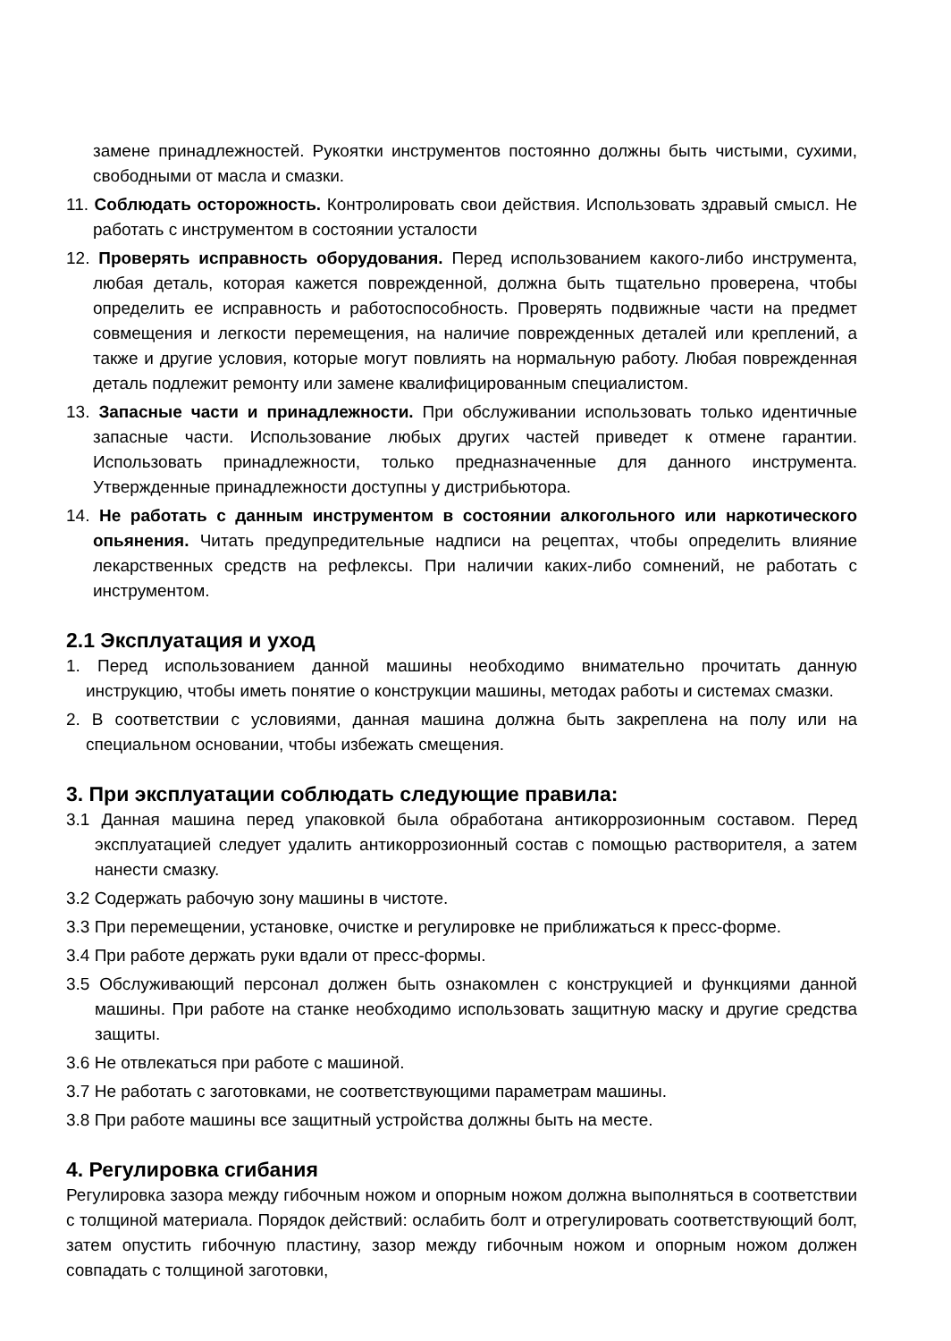замене принадлежностей. Рукоятки инструментов постоянно должны быть чистыми, сухими, свободными от масла и смазки.
11. Соблюдать осторожность. Контролировать свои действия. Использовать здравый смысл. Не работать с инструментом в состоянии усталости
12. Проверять исправность оборудования. Перед использованием какого-либо инструмента, любая деталь, которая кажется поврежденной, должна быть тщательно проверена, чтобы определить ее исправность и работоспособность. Проверять подвижные части на предмет совмещения и легкости перемещения, на наличие поврежденных деталей или креплений, а также и другие условия, которые могут повлиять на нормальную работу. Любая поврежденная деталь подлежит ремонту или замене квалифицированным специалистом.
13. Запасные части и принадлежности. При обслуживании использовать только идентичные запасные части. Использование любых других частей приведет к отмене гарантии. Использовать принадлежности, только предназначенные для данного инструмента. Утвержденные принадлежности доступны у дистрибьютора.
14. Не работать с данным инструментом в состоянии алкогольного или наркотического опьянения. Читать предупредительные надписи на рецептах, чтобы определить влияние лекарственных средств на рефлексы. При наличии каких-либо сомнений, не работать с инструментом.
2.1 Эксплуатация и уход
1. Перед использованием данной машины необходимо внимательно прочитать данную инструкцию, чтобы иметь понятие о конструкции машины, методах работы и системах смазки.
2. В соответствии с условиями, данная машина должна быть закреплена на полу или на специальном основании, чтобы избежать смещения.
3. При эксплуатации соблюдать следующие правила:
3.1 Данная машина перед упаковкой была обработана антикоррозионным составом. Перед эксплуатацией следует удалить антикоррозионный состав с помощью растворителя, а затем нанести смазку.
3.2 Содержать рабочую зону машины в чистоте.
3.3 При перемещении, установке, очистке и регулировке не приближаться к пресс-форме.
3.4 При работе держать руки вдали от пресс-формы.
3.5 Обслуживающий персонал должен быть ознакомлен с конструкцией и функциями данной машины. При работе на станке необходимо использовать защитную маску и другие средства защиты.
3.6 Не отвлекаться при работе с машиной.
3.7 Не работать с заготовками, не соответствующими параметрам машины.
3.8 При работе машины все защитный устройства должны быть на месте.
4. Регулировка сгибания
Регулировка зазора между гибочным ножом и опорным ножом должна выполняться в соответствии с толщиной материала. Порядок действий: ослабить болт и отрегулировать соответствующий болт, затем опустить гибочную пластину, зазор между гибочным ножом и опорным ножом должен совпадать с толщиной заготовки,